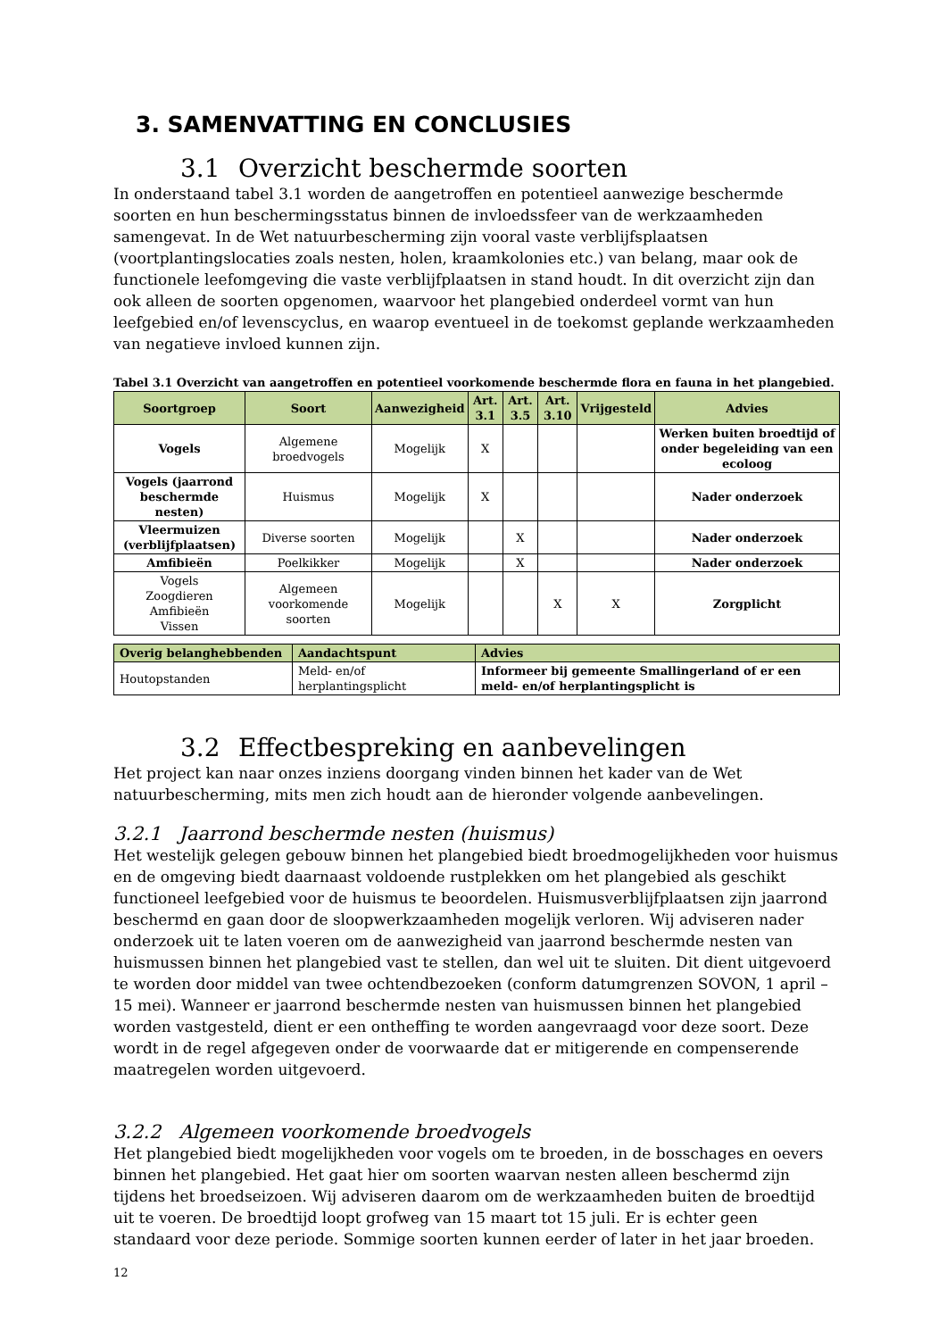3. SAMENVATTING EN CONCLUSIES
3.1 Overzicht beschermde soorten
In onderstaand tabel 3.1 worden de aangetroffen en potentieel aanwezige beschermde soorten en hun beschermingsstatus binnen de invloedssfeer van de werkzaamheden samengevat. In de Wet natuurbescherming zijn vooral vaste verblijfsplaatsen (voortplantingslocaties zoals nesten, holen, kraamkolonies etc.) van belang, maar ook de functionele leefomgeving die vaste verblijfplaatsen in stand houdt. In dit overzicht zijn dan ook alleen de soorten opgenomen, waarvoor het plangebied onderdeel vormt van hun leefgebied en/of levenscyclus, en waarop eventueel in de toekomst geplande werkzaamheden van negatieve invloed kunnen zijn.
Tabel 3.1 Overzicht van aangetroffen en potentieel voorkomende beschermde flora en fauna in het plangebied.
| Soortgroep | Soort | Aanwezigheid | Art. 3.1 | Art. 3.5 | Art. 3.10 | Vrijgesteld | Advies |
| --- | --- | --- | --- | --- | --- | --- | --- |
| Vogels | Algemene broedvogels | Mogelijk | X | | | | Werken buiten broedtijd of onder begeleiding van een ecoloog |
| Vogels (jaarrond beschermde nesten) | Huismus | Mogelijk | X | | | | Nader onderzoek |
| Vleermuizen (verblijfplaatsen) | Diverse soorten | Mogelijk | | X | | | Nader onderzoek |
| Amfibieën | Poelkikker | Mogelijk | | X | | | Nader onderzoek |
| Vogels Zoogdieren Amfibieën Vissen | Algemeen voorkomende soorten | Mogelijk | | | X | X | Zorgplicht |
| Overig belanghebbenden | Aandachtspunt | Advies |
| --- | --- | --- |
| Houtopstanden | Meld- en/of herplantingsplicht | Informeer bij gemeente Smallingerland of er een meld- en/of herplantingsplicht is |
3.2 Effectbespreking en aanbevelingen
Het project kan naar onzes inziens doorgang vinden binnen het kader van de Wet natuurbescherming, mits men zich houdt aan de hieronder volgende aanbevelingen.
3.2.1 Jaarrond beschermde nesten (huismus)
Het westelijk gelegen gebouw binnen het plangebied biedt broedmogelijkheden voor huismus en de omgeving biedt daarnaast voldoende rustplekken om het plangebied als geschikt functioneel leefgebied voor de huismus te beoordelen. Huismusverblijfplaatsen zijn jaarrond beschermd en gaan door de sloopwerkzaamheden mogelijk verloren. Wij adviseren nader onderzoek uit te laten voeren om de aanwezigheid van jaarrond beschermde nesten van huismussen binnen het plangebied vast te stellen, dan wel uit te sluiten. Dit dient uitgevoerd te worden door middel van twee ochtendbezoeken (conform datumgrenzen SOVON, 1 april – 15 mei). Wanneer er jaarrond beschermde nesten van huismussen binnen het plangebied worden vastgesteld, dient er een ontheffing te worden aangevraagd voor deze soort. Deze wordt in de regel afgegeven onder de voorwaarde dat er mitigerende en compenserende maatregelen worden uitgevoerd.
3.2.2 Algemeen voorkomende broedvogels
Het plangebied biedt mogelijkheden voor vogels om te broeden, in de bosschages en oevers binnen het plangebied. Het gaat hier om soorten waarvan nesten alleen beschermd zijn tijdens het broedseizoen. Wij adviseren daarom om de werkzaamheden buiten de broedtijd uit te voeren. De broedtijd loopt grofweg van 15 maart tot 15 juli. Er is echter geen standaard voor deze periode. Sommige soorten kunnen eerder of later in het jaar broeden.
12